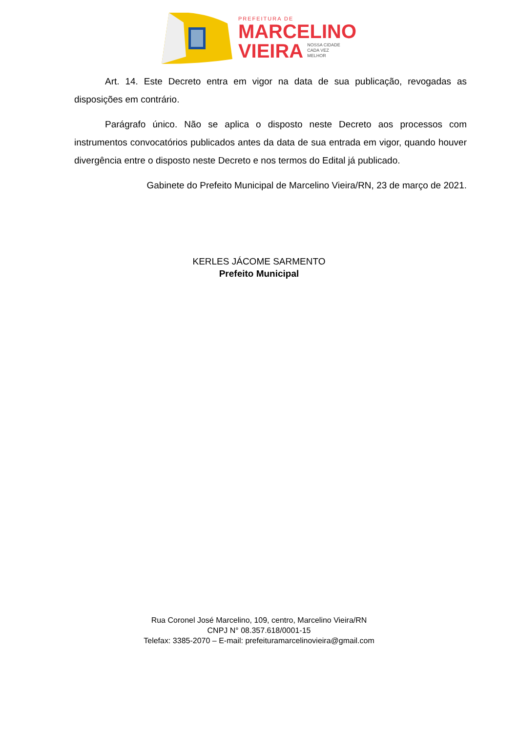PREFEITURA DE
MARCELINO
VIEIRA NOSSA CIDADE
CADA VEZ
MELHOR
Art. 14. Este Decreto entra em vigor na data de sua publicação, revogadas as disposições em contrário.
Parágrafo único. Não se aplica o disposto neste Decreto aos processos com instrumentos convocatórios publicados antes da data de sua entrada em vigor, quando houver divergência entre o disposto neste Decreto e nos termos do Edital já publicado.
Gabinete do Prefeito Municipal de Marcelino Vieira/RN, 23 de março de 2021.
KERLES JÁCOME SARMENTO
Prefeito Municipal
Rua Coronel José Marcelino, 109, centro, Marcelino Vieira/RN
CNPJ N° 08.357.618/0001-15
Telefax: 3385-2070 – E-mail: prefeituramarcelinovieira@gmail.com